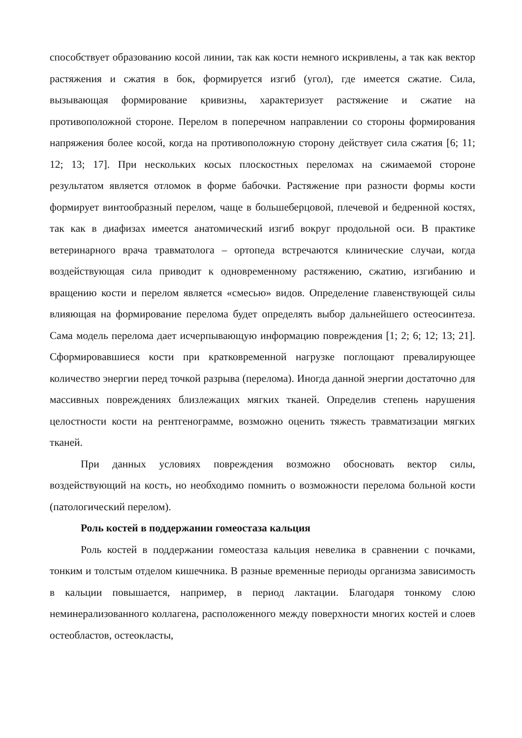способствует образованию косой линии, так как кости немного искривлены, а так как вектор растяжения и сжатия в бок, формируется изгиб (угол), где имеется сжатие. Сила, вызывающая формирование кривизны, характеризует растяжение и сжатие на противоположной стороне. Перелом в поперечном направлении со стороны формирования напряжения более косой, когда на противоположную сторону действует сила сжатия [6; 11; 12; 13; 17]. При нескольких косых плоскостных переломах на сжимаемой стороне результатом является отломок в форме бабочки. Растяжение при разности формы кости формирует винтообразный перелом, чаще в большеберцовой, плечевой и бедренной костях, так как в диафизах имеется анатомический изгиб вокруг продольной оси. В практике ветеринарного врача травматолога – ортопеда встречаются клинические случаи, когда воздействующая сила приводит к одновременному растяжению, сжатию, изгибанию и вращению кости и перелом является «смесью» видов. Определение главенствующей силы влияющая на формирование перелома будет определять выбор дальнейшего остеосинтеза. Сама модель перелома дает исчерпывающую информацию повреждения [1; 2; 6; 12; 13; 21]. Сформировавшиеся кости при кратковременной нагрузке поглощают превалирующее количество энергии перед точкой разрыва (перелома). Иногда данной энергии достаточно для массивных повреждениях близлежащих мягких тканей. Определив степень нарушения целостности кости на рентгенограмме, возможно оценить тяжесть травматизации мягких тканей.
При данных условиях повреждения возможно обосновать вектор силы, воздействующий на кость, но необходимо помнить о возможности перелома больной кости (патологический перелом).
Роль костей в поддержании гомеостаза кальция
Роль костей в поддержании гомеостаза кальция невелика в сравнении с почками, тонким и толстым отделом кишечника. В разные временные периоды организма зависимость в кальции повышается, например, в период лактации. Благодаря тонкому слою неминерализованного коллагена, расположенного между поверхности многих костей и слоев остеобластов, остеокласты,